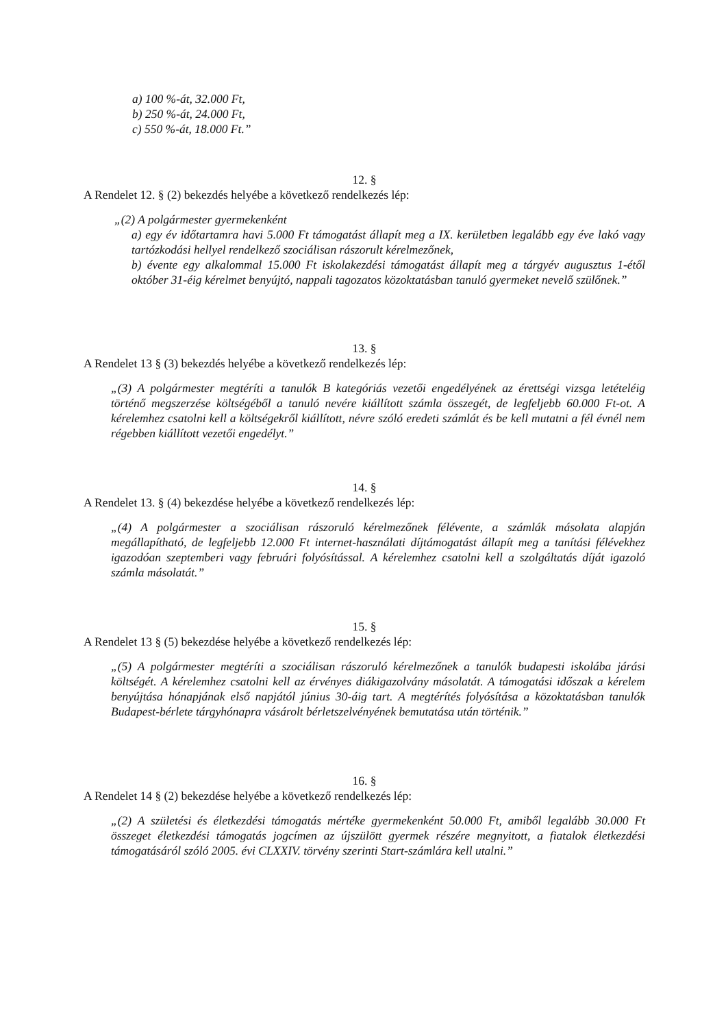a) 100 %-át, 32.000 Ft,
b) 250 %-át, 24.000 Ft,
c) 550 %-át, 18.000 Ft.”
12. §
A Rendelet 12. § (2) bekezdés helyébe a következő rendelkezés lép:
„(2) A polgármester gyermekenként
a) egy év időtartamra havi 5.000 Ft támogatást állapít meg a IX. kerületben legalább egy éve lakó vagy tartózkodási hellyel rendelkező szociálisan rászorult kérelmezőnek,
b) évente egy alkalommal 15.000 Ft iskolakezdési támogatást állapít meg a tárgyév augusztus 1-étől október 31-éig kérelmet benyújtó, nappali tagozatos közoktatásban tanuló gyermeket nevelő szülőnek.”
13. §
A Rendelet 13 § (3) bekezdés helyébe a következő rendelkezés lép:
„(3) A polgármester megtéríti a tanulók B kategóriás vezetői engedélyének az érettségi vizsga letételéig történő megszerzése költségéből a tanuló nevére kiállított számla összegét, de legfeljebb 60.000 Ft-ot. A kérelemhez csatolni kell a költségekről kiállított, névre szóló eredeti számlát és be kell mutatni a fél évnél nem régebben kiállított vezetői engedélyt.”
14. §
A Rendelet 13. § (4) bekezdése helyébe a következő rendelkezés lép:
„(4) A polgármester a szociálisan rászoruló kérelmezőnek félévente, a számlák másolata alapján megállapítható, de legfeljebb 12.000 Ft internet-használati díjtámogatást állapít meg a tanítási félévekhez igazodóan szeptemberi vagy februári folyósítással. A kérelemhez csatolni kell a szolgáltatás díját igazoló számla másolatát.”
15. §
A Rendelet 13 § (5) bekezdése helyébe a következő rendelkezés lép:
„(5) A polgármester megtéríti a szociálisan rászoruló kérelmezőnek a tanulók budapesti iskolába járási költségét. A kérelemhez csatolni kell az érvényes diákigazolvány másolatát. A támogatási időszak a kérelem benyújtása hónapjának első napjától június 30-áig tart. A megtérítés folyósítása a közoktatásban tanulók Budapest-bérlete tárgyhónapra vásárolt bérletszelvényének bemutatása után történik.”
16. §
A Rendelet 14 § (2) bekezdése helyébe a következő rendelkezés lép:
„(2) A születési és életkezdési támogatás mértéke gyermekenként 50.000 Ft, amiből legalább 30.000 Ft összeget életkezdési támogatás jogcímen az újszülött gyermek részére megnyitott, a fiatalok életkezdési támogatásáról szóló 2005. évi CLXXIV. törvény szerinti Start-számlára kell utalni.”